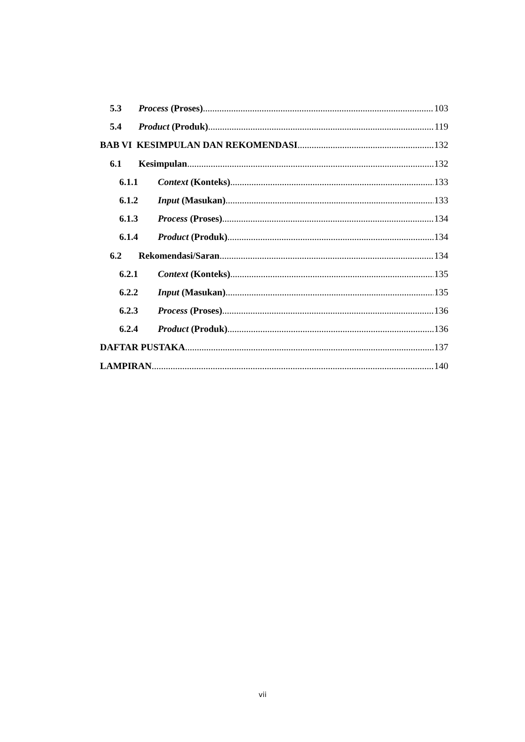5.3 Process (Proses) 103
5.4 Product (Produk) 119
BAB VI KESIMPULAN DAN REKOMENDASI 132
6.1 Kesimpulan 132
6.1.1 Context (Konteks) 133
6.1.2 Input (Masukan) 133
6.1.3 Process (Proses) 134
6.1.4 Product (Produk) 134
6.2 Rekomendasi/Saran 134
6.2.1 Context (Konteks) 135
6.2.2 Input (Masukan) 135
6.2.3 Process (Proses) 136
6.2.4 Product (Produk) 136
DAFTAR PUSTAKA 137
LAMPIRAN 140
vii